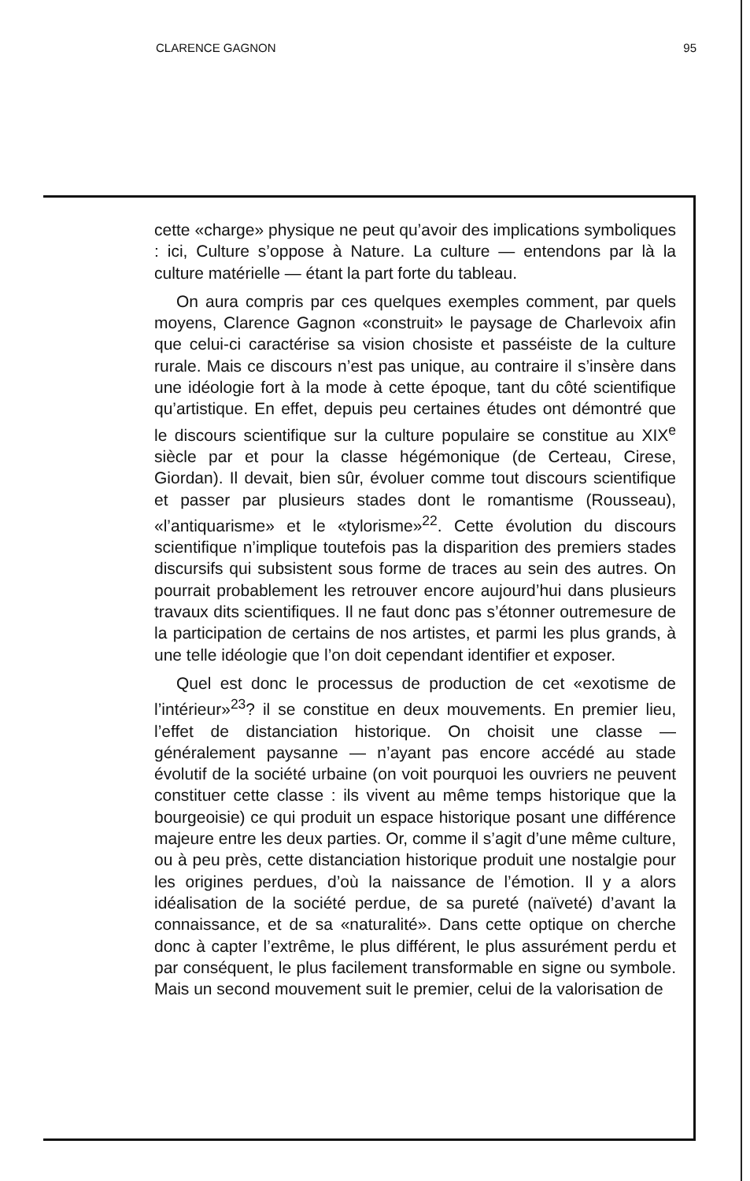CLARENCE GAGNON 95
cette «charge» physique ne peut qu’avoir des implications symboliques : ici, Culture s’oppose à Nature. La culture — entendons par là la culture matérielle — étant la part forte du tableau.
On aura compris par ces quelques exemples comment, par quels moyens, Clarence Gagnon «construit» le paysage de Charlevoix afin que celui-ci caractérise sa vision chosiste et passéiste de la culture rurale. Mais ce discours n’est pas unique, au contraire il s’insère dans une idéologie fort à la mode à cette époque, tant du côté scientifique qu’artistique. En effet, depuis peu certaines études ont démontré que le discours scientifique sur la culture populaire se constitue au XIX<sup>e</sup> siècle par et pour la classe hégémonique (de Certeau, Cirese, Giordan). Il devait, bien sûr, évoluer comme tout discours scientifique et passer par plusieurs stades dont le romantisme (Rousseau), «l’antiquarisme» et le «tylorisme»<sup>22</sup>. Cette évolution du discours scientifique n’implique toutefois pas la disparition des premiers stades discursifs qui subsistent sous forme de traces au sein des autres. On pourrait probablement les retrouver encore aujourd’hui dans plusieurs travaux dits scientifiques. Il ne faut donc pas s’étonner outremesure de la participation de certains de nos artistes, et parmi les plus grands, à une telle idéologie que l’on doit cependant identifier et exposer.
Quel est donc le processus de production de cet «exotisme de l’intérieur»<sup>23</sup>? il se constitue en deux mouvements. En premier lieu, l’effet de distanciation historique. On choisit une classe — généralement paysanne — n’ayant pas encore accédé au stade évolutif de la société urbaine (on voit pourquoi les ouvriers ne peuvent constituer cette classe : ils vivent au même temps historique que la bourgeoisie) ce qui produit un espace historique posant une différence majeure entre les deux parties. Or, comme il s’agit d’une même culture, ou à peu près, cette distanciation historique produit une nostalgie pour les origines perdues, d’où la naissance de l’émotion. Il y a alors idéalisation de la société perdue, de sa pureté (naïveté) d’avant la connaissance, et de sa «naturalité». Dans cette optique on cherche donc à capter l’extrême, le plus différent, le plus assurément perdu et par conséquent, le plus facilement transformable en signe ou symbole. Mais un second mouvement suit le premier, celui de la valorisation de